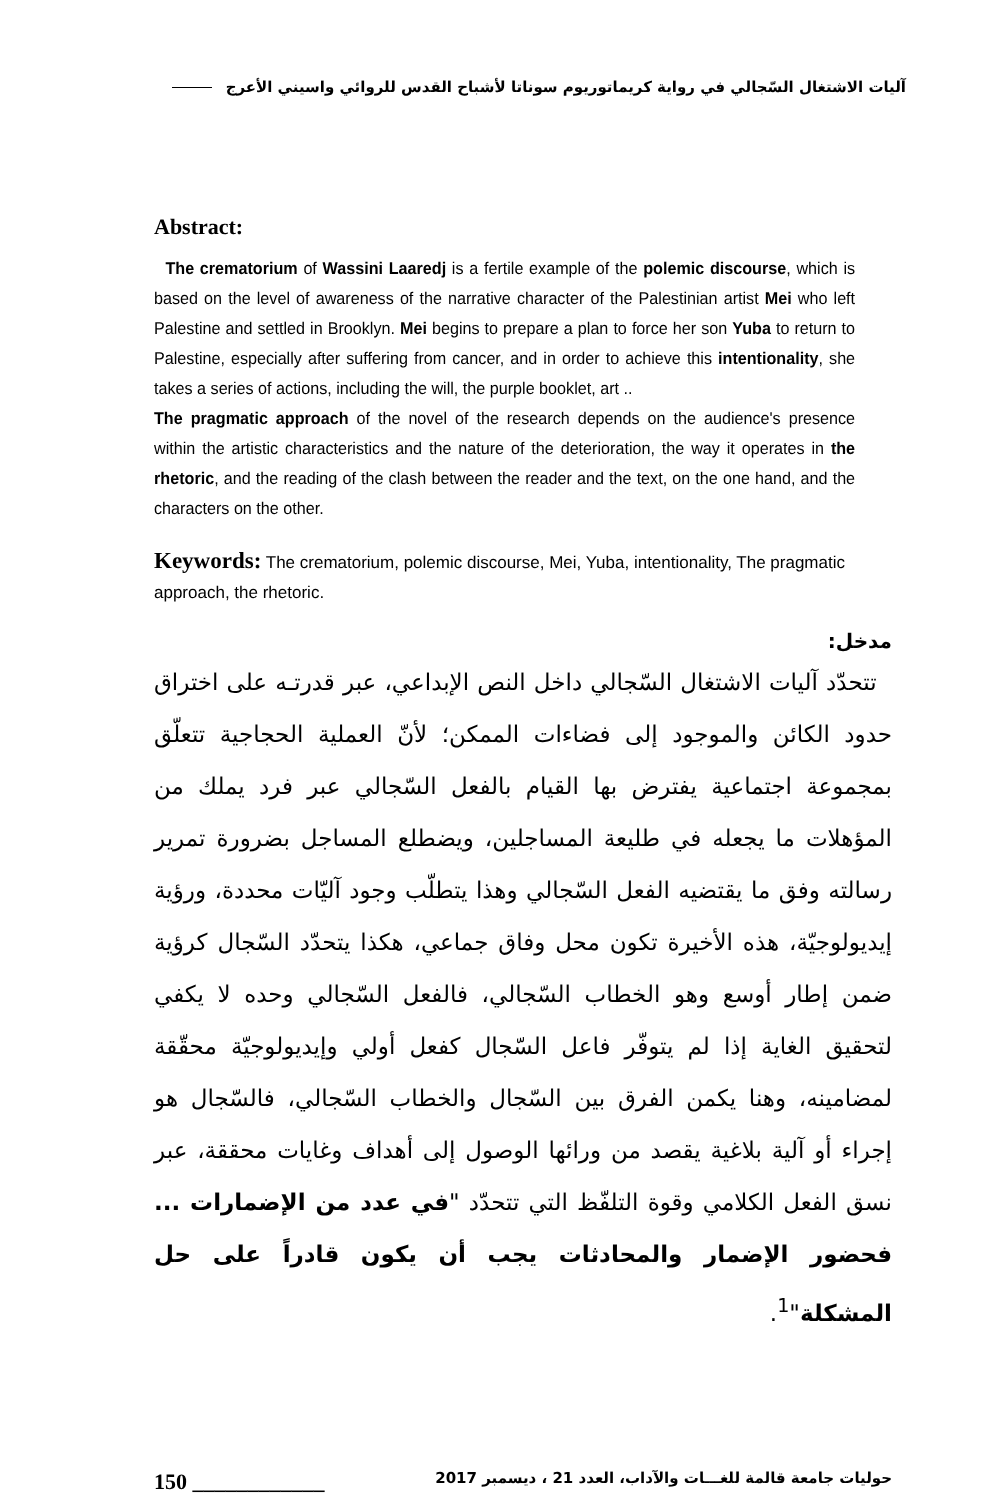آليات الاشتغال السّجالي في رواية كريماتوريوم سوناتا لأشباح القدس للروائي واسيني الأعرج
Abstract:
The crematorium of Wassini Laaredj is a fertile example of the polemic discourse, which is based on the level of awareness of the narrative character of the Palestinian artist Mei who left Palestine and settled in Brooklyn. Mei begins to prepare a plan to force her son Yuba to return to Palestine, especially after suffering from cancer, and in order to achieve this intentionality, she takes a series of actions, including the will, the purple booklet, art ..
The pragmatic approach of the novel of the research depends on the audience's presence within the artistic characteristics and the nature of the deterioration, the way it operates in the rhetoric, and the reading of the clash between the reader and the text, on the one hand, and the characters on the other.
Keywords: The crematorium, polemic discourse, Mei, Yuba, intentionality, The pragmatic approach, the rhetoric.
مدخل:
تتحدّد آليات الاشتغال السّجالي داخل النص الإبداعي، عبر قدرتـه على اختراق حدود الكائن والموجود إلى فضاءات الممكن؛ لأنّ العملية الحجاجية تتعلّق بمجموعة اجتماعية يفترض بها القيام بالفعل السّجالي عبر فرد يملك من المؤهلات ما يجعله في طليعة المساجلين، ويضطلع المساجل بضرورة تمرير رسالته وفق ما يقتضيه الفعل السّجالي وهذا يتطلّب وجود آليّات محددة، ورؤية إيديولوجيّة، هذه الأخيرة تكون محل وفاق جماعي، هكذا يتحدّد السّجال كرؤية ضمن إطار أوسع وهو الخطاب السّجالي، فالفعل السّجالي وحده لا يكفي لتحقيق الغاية إذا لم يتوفّر فاعل السّجال كفعل أولي وإيديولوجيّة محقّقة لمضامينه، وهنا يكمن الفرق بين السّجال والخطاب السّجالي، فالسّجال هو إجراء أو آلية بلاغية يقصد من ورائها الوصول إلى أهداف وغايات محققة، عبر نسق الفعل الكلامي وقوة التلفّظ التي تتحدّد "في عدد من الإضمارات ... فحضور الإضمار والمحادثات يجب أن يكون قادراً على حل المشكلة"<sup>1</sup>.
150 ____________ حوليات جامعة قالمة للغـــات والآداب، العدد 21 ، ديسمبر 2017